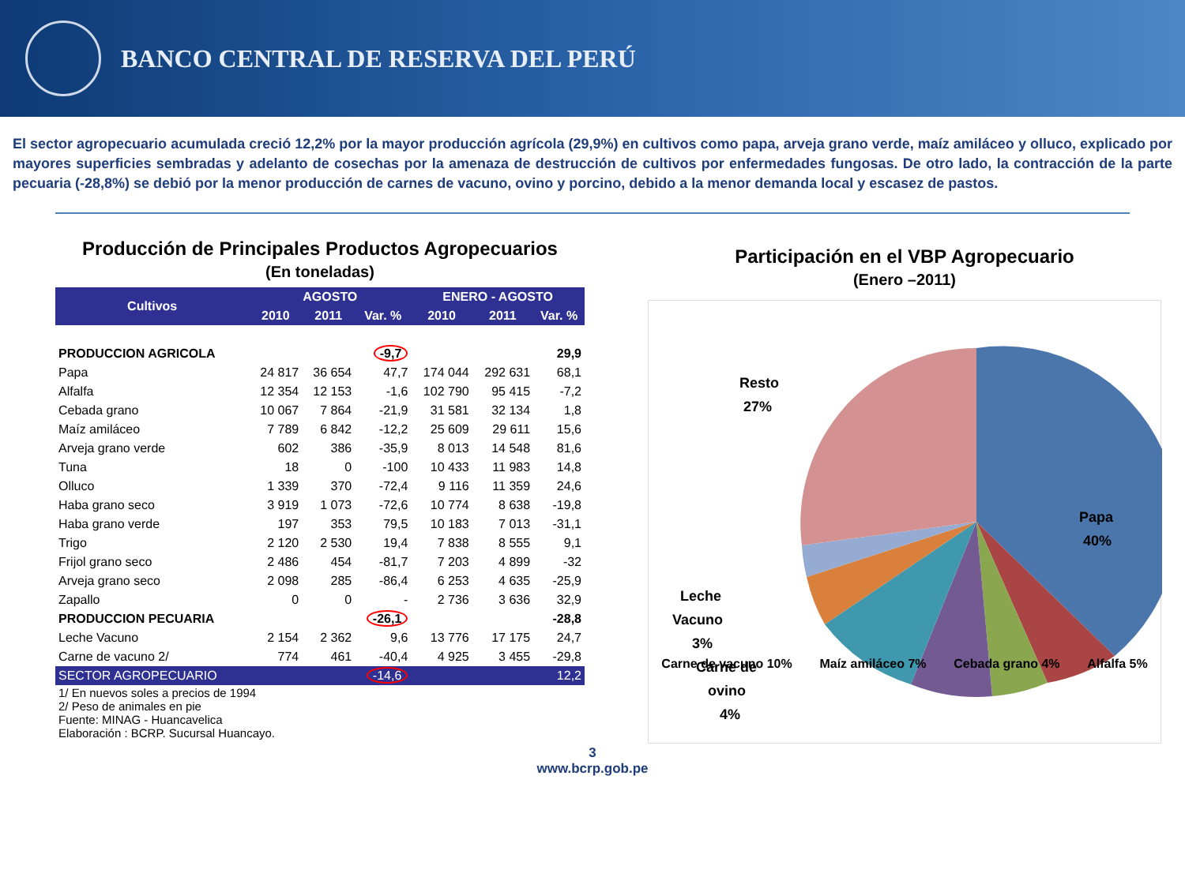BANCO CENTRAL DE RESERVA DEL PERÚ
El sector agropecuario acumulada creció 12,2% por la mayor producción agrícola (29,9%) en cultivos como papa, arveja grano verde, maíz amiláceo y olluco, explicado por mayores superficies sembradas y adelanto de cosechas por la amenaza de destrucción de cultivos por enfermedades fungosas. De otro lado, la contracción de la parte pecuaria (-28,8%) se debió por la menor producción de carnes de vacuno, ovino y porcino, debido a la menor demanda local y escasez de pastos.
Producción de Principales Productos Agropecuarios
(En toneladas)
| Cultivos | AGOSTO | | | ENERO - AGOSTO | | |
| --- | --- | --- | --- | --- | --- | --- |
| | 2010 | 2011 | Var. % | 2010 | 2011 | Var. % |
| PRODUCCION AGRICOLA | | | -9,7 | | | 29,9 |
| Papa | 24 817 | 36 654 | 47,7 | 174 044 | 292 631 | 68,1 |
| Alfalfa | 12 354 | 12 153 | -1,6 | 102 790 | 95 415 | -7,2 |
| Cebada grano | 10 067 | 7 864 | -21,9 | 31 581 | 32 134 | 1,8 |
| Maíz amiláceo | 7 789 | 6 842 | -12,2 | 25 609 | 29 611 | 15,6 |
| Arveja grano verde | 602 | 386 | -35,9 | 8 013 | 14 548 | 81,6 |
| Tuna | 18 | 0 | -100 | 10 433 | 11 983 | 14,8 |
| Olluco | 1 339 | 370 | -72,4 | 9 116 | 11 359 | 24,6 |
| Haba grano seco | 3 919 | 1 073 | -72,6 | 10 774 | 8 638 | -19,8 |
| Haba grano verde | 197 | 353 | 79,5 | 10 183 | 7 013 | -31,1 |
| Trigo | 2 120 | 2 530 | 19,4 | 7 838 | 8 555 | 9,1 |
| Frijol grano seco | 2 486 | 454 | -81,7 | 7 203 | 4 899 | -32 |
| Arveja grano seco | 2 098 | 285 | -86,4 | 6 253 | 4 635 | -25,9 |
| Zapallo | 0 | 0 | - | 2 736 | 3 636 | 32,9 |
| PRODUCCION PECUARIA | | | -26,1 | | | -28,8 |
| Leche Vacuno | 2 154 | 2 362 | 9,6 | 13 776 | 17 175 | 24,7 |
| Carne de vacuno 2/ | 774 | 461 | -40,4 | 4 925 | 3 455 | -29,8 |
| SECTOR AGROPECUARIO | | | -14,6 | | | 12,2 |
| 1/ En nuevos soles a precios de 1994 2/ Peso de animales en pie Fuente: MINAG - Huancavelica Elaboración : BCRP. Sucursal Huancayo. | | | | | | |
Participación en el VBP Agropecuario
(Enero –2011)
Resto
27%
Papa
40%
Leche
Vacuno
3%
Carne de
ovino
4%
Carne de vacuno 10% Maíz amiláceo 7% Cebada grano 4% Alfalfa 5%
3
www.bcrp.gob.pe